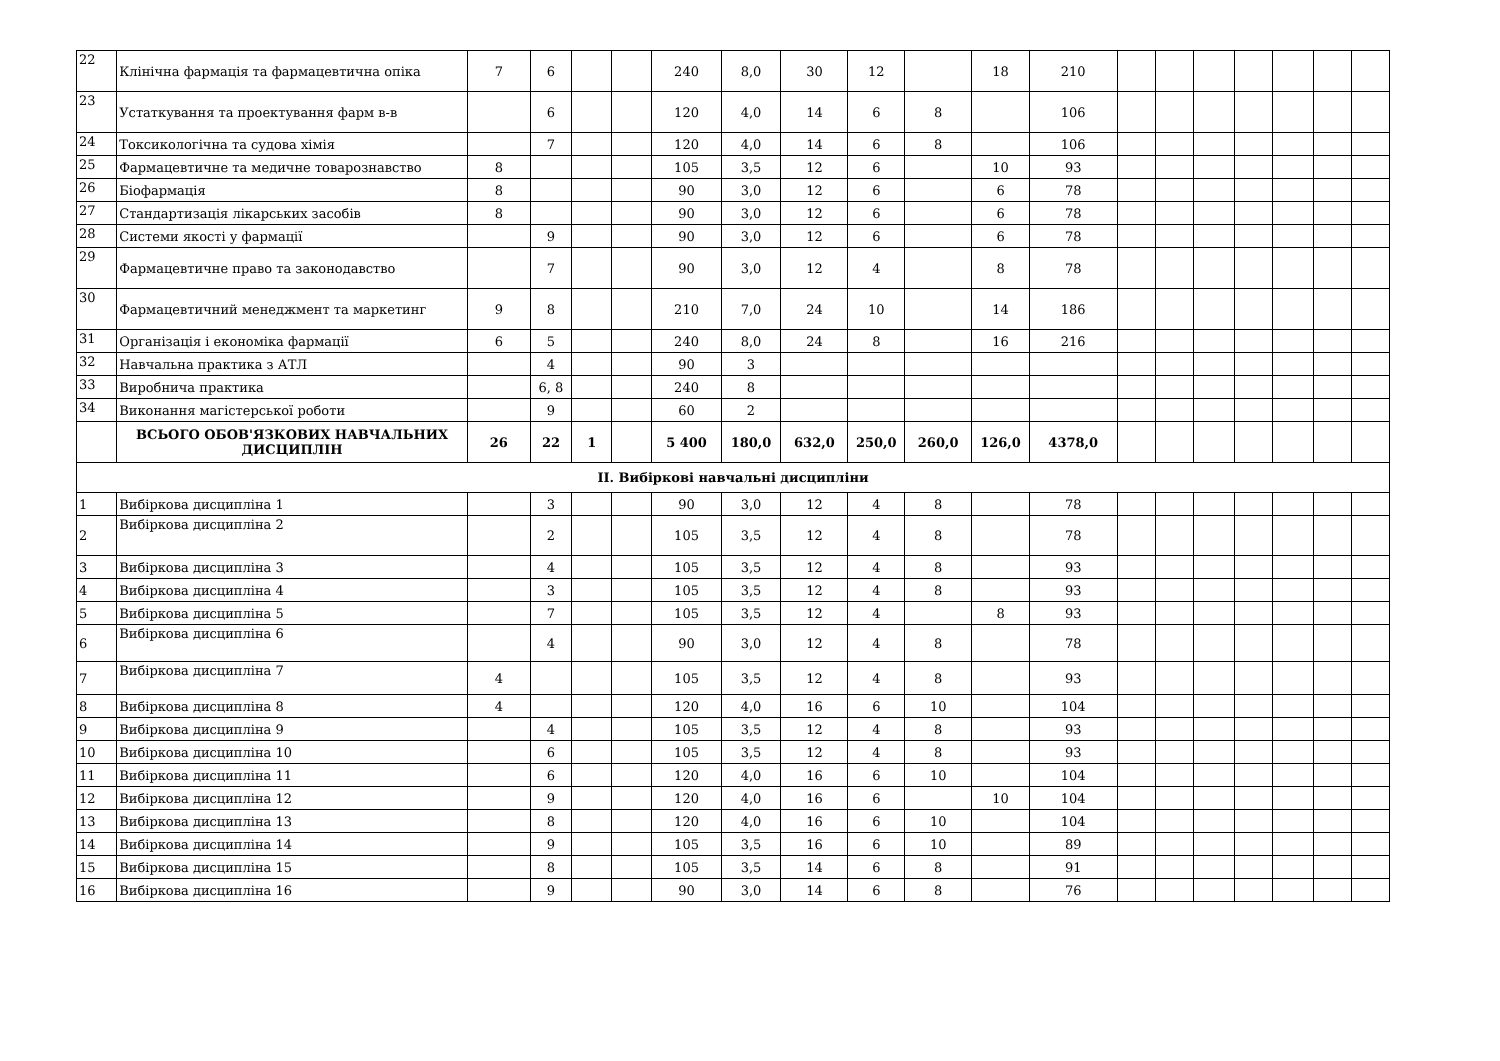| 22 | Клінічна фармація та фармацевтична опіка | 7 | 6 | | | 240 | 8,0 | 30 | 12 | | 18 | 210 | | | | | | | |
| 23 | Устаткування та проектування фарм в-в | | 6 | | | 120 | 4,0 | 14 | 6 | 8 | | 106 | | | | | | | |
| 24 | Токсикологічна та судова хімія | | 7 | | | 120 | 4,0 | 14 | 6 | 8 | | 106 | | | | | | | |
| 25 | Фармацевтичне та медичне товарознавство | 8 | | | | 105 | 3,5 | 12 | 6 | | 10 | 93 | | | | | | | |
| 26 | Біофармація | 8 | | | | 90 | 3,0 | 12 | 6 | | 6 | 78 | | | | | | | |
| 27 | Стандартизація лікарських засобів | 8 | | | | 90 | 3,0 | 12 | 6 | | 6 | 78 | | | | | | | |
| 28 | Системи якості у фармації | | 9 | | | 90 | 3,0 | 12 | 6 | | 6 | 78 | | | | | | | |
| 29 | Фармацевтичне право та законодавство | | 7 | | | 90 | 3,0 | 12 | 4 | | 8 | 78 | | | | | | | |
| 30 | Фармацевтичний менеджмент та маркетинг | 9 | 8 | | | 210 | 7,0 | 24 | 10 | | 14 | 186 | | | | | | | |
| 31 | Організація і економіка фармації | 6 | 5 | | | 240 | 8,0 | 24 | 8 | | 16 | 216 | | | | | | | |
| 32 | Навчальна практика з АТЛ | | 4 | | | 90 | 3 | | | | | | | | | | | | |
| 33 | Виробнича практика | | 6, 8 | | | 240 | 8 | | | | | | | | | | | | |
| 34 | Виконання магістерської роботи | | 9 | | | 60 | 2 | | | | | | | | | | | | |
| | ВСЬОГО ОБОВ'ЯЗКОВИХ НАВЧАЛЬНИХ ДИСЦИПЛІН | 26 | 22 | 1 | | 5 400 | 180,0 | 632,0 | 250,0 | 260,0 | 126,0 | 4378,0 | | | | | | | |
| ІІ. Вибіркові навчальні дисципліни | | | | | | | | | | | | | | | | | | | |
| 1 | Вибіркова дисципліна 1 | | 3 | | | 90 | 3,0 | 12 | 4 | 8 | | 78 | | | | | | | |
| 2 | Вибіркова дисципліна 2 | | 2 | | | 105 | 3,5 | 12 | 4 | 8 | | 78 | | | | | | | |
| 3 | Вибіркова дисципліна 3 | | 4 | | | 105 | 3,5 | 12 | 4 | 8 | | 93 | | | | | | | |
| 4 | Вибіркова дисципліна 4 | | 3 | | | 105 | 3,5 | 12 | 4 | 8 | | 93 | | | | | | | |
| 5 | Вибіркова дисципліна 5 | | 7 | | | 105 | 3,5 | 12 | 4 | | 8 | 93 | | | | | | | |
| 6 | Вибіркова дисципліна 6 | | 4 | | | 90 | 3,0 | 12 | 4 | 8 | | 78 | | | | | | | |
| 7 | Вибіркова дисципліна 7 | 4 | | | | 105 | 3,5 | 12 | 4 | 8 | | 93 | | | | | | | |
| 8 | Вибіркова дисципліна 8 | 4 | | | | 120 | 4,0 | 16 | 6 | 10 | | 104 | | | | | | | |
| 9 | Вибіркова дисципліна 9 | | 4 | | | 105 | 3,5 | 12 | 4 | 8 | | 93 | | | | | | | |
| 10 | Вибіркова дисципліна 10 | | 6 | | | 105 | 3,5 | 12 | 4 | 8 | | 93 | | | | | | | |
| 11 | Вибіркова дисципліна 11 | | 6 | | | 120 | 4,0 | 16 | 6 | 10 | | 104 | | | | | | | |
| 12 | Вибіркова дисципліна 12 | | 9 | | | 120 | 4,0 | 16 | 6 | | 10 | 104 | | | | | | | |
| 13 | Вибіркова дисципліна 13 | | 8 | | | 120 | 4,0 | 16 | 6 | 10 | | 104 | | | | | | | |
| 14 | Вибіркова дисципліна 14 | | 9 | | | 105 | 3,5 | 16 | 6 | 10 | | 89 | | | | | | | |
| 15 | Вибіркова дисципліна 15 | | 8 | | | 105 | 3,5 | 14 | 6 | 8 | | 91 | | | | | | | |
| 16 | Вибіркова дисципліна 16 | | 9 | | | 90 | 3,0 | 14 | 6 | 8 | | 76 | | | | | | | |